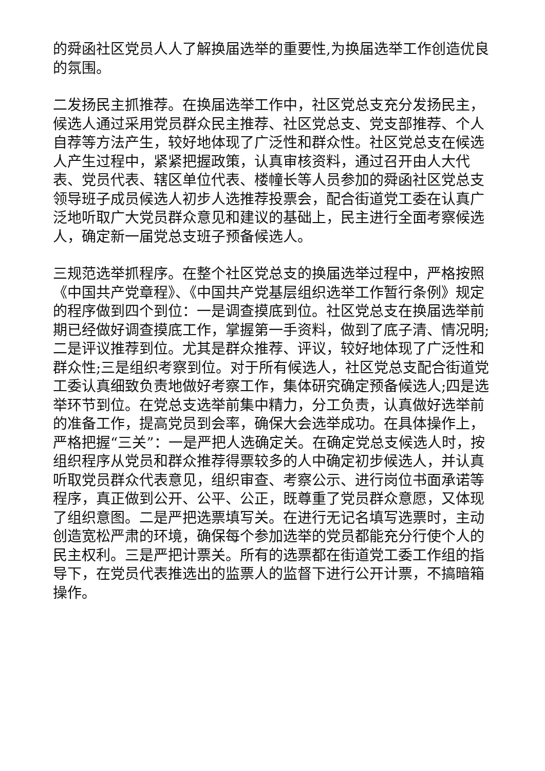的舜函社区党员人人了解换届选举的重要性,为换届选举工作创造优良的氛围。
二发扬民主抓推荐。在换届选举工作中，社区党总支充分发扬民主，候选人通过采用党员群众民主推荐、社区党总支、党支部推荐、个人自荐等方法产生，较好地体现了广泛性和群众性。社区党总支在候选人产生过程中，紧紧把握政策，认真审核资料，通过召开由人大代表、党员代表、辖区单位代表、楼幢长等人员参加的舜函社区党总支领导班子成员候选人初步人选推荐投票会，配合街道党工委在认真广泛地听取广大党员群众意见和建议的基础上，民主进行全面考察候选人，确定新一届党总支班子预备候选人。
三规范选举抓程序。在整个社区党总支的换届选举过程中，严格按照《中国共产党章程》、《中国共产党基层组织选举工作暂行条例》规定的程序做到四个到位：一是调查摸底到位。社区党总支在换届选举前期已经做好调查摸底工作，掌握第一手资料，做到了底子清、情况明;二是评议推荐到位。尤其是群众推荐、评议，较好地体现了广泛性和群众性;三是组织考察到位。对于所有候选人，社区党总支配合街道党工委认真细致负责地做好考察工作，集体研究确定预备候选人;四是选举环节到位。在党总支选举前集中精力，分工负责，认真做好选举前的准备工作，提高党员到会率，确保大会选举成功。在具体操作上，严格把握“三关”：一是严把人选确定关。在确定党总支候选人时，按组织程序从党员和群众推荐得票较多的人中确定初步候选人，并认真听取党员群众代表意见，组织审查、考察公示、进行岗位书面承诺等程序，真正做到公开、公平、公正，既尊重了党员群众意愿，又体现了组织意图。二是严把选票填写关。在进行无记名填写选票时，主动创造宽松严肃的环境，确保每个参加选举的党员都能充分行使个人的民主权利。三是严把计票关。所有的选票都在街道党工委工作组的指导下，在党员代表推选出的监票人的监督下进行公开计票，不搞暗箱操作。